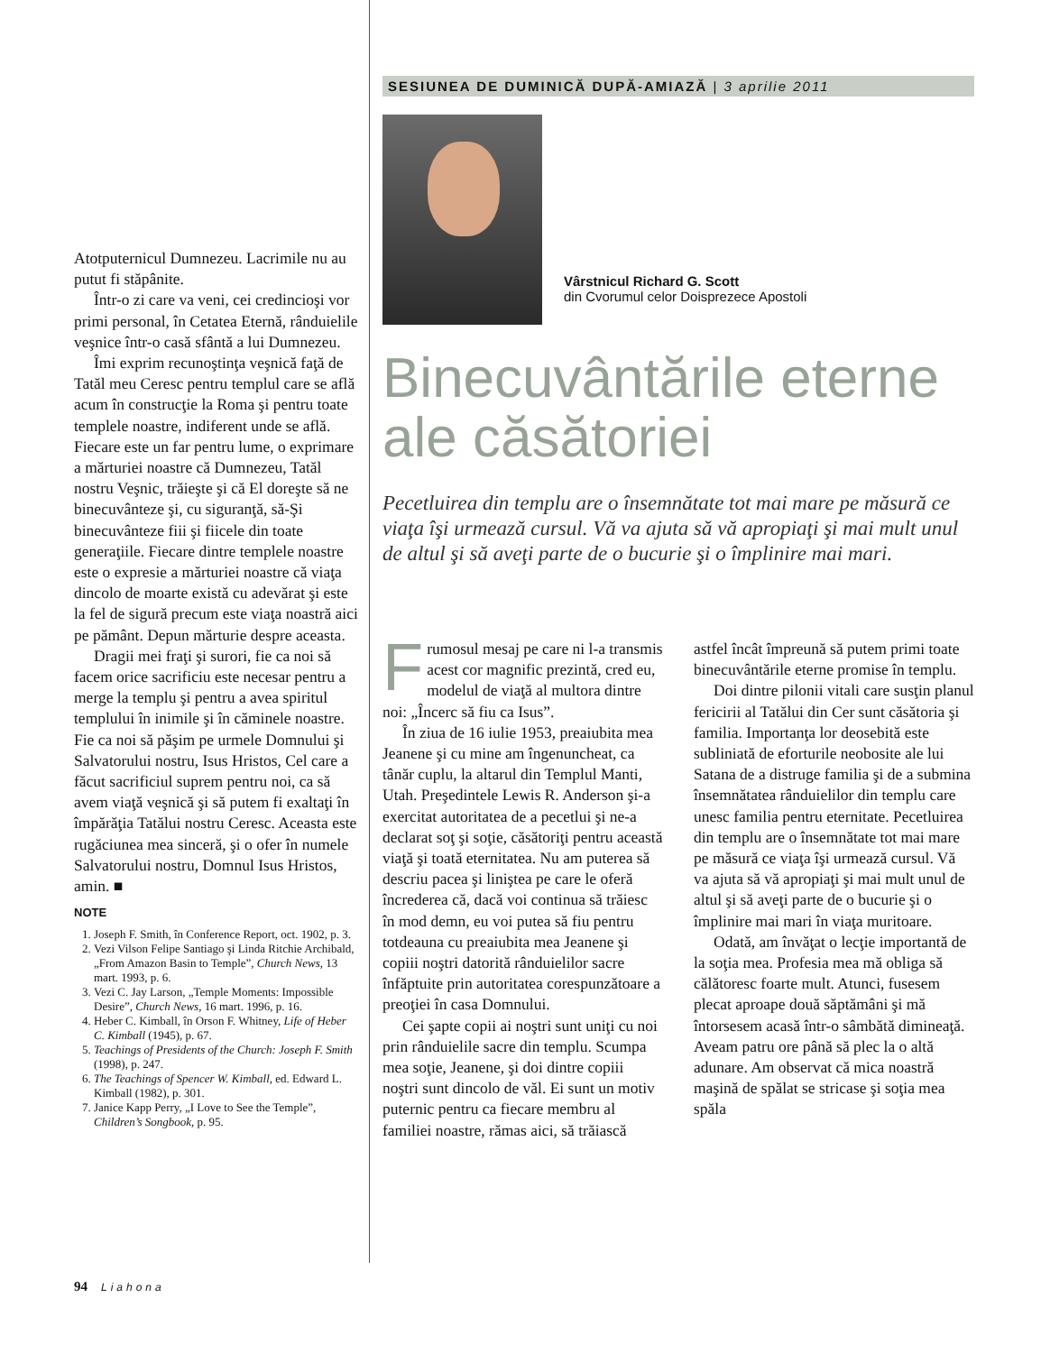Atotputernicul Dumnezeu. Lacrimile nu au putut fi stăpânite.
Într-o zi care va veni, cei credincioşi vor primi personal, în Cetatea Eternă, rânduielile veşnice într-o casă sfântă a lui Dumnezeu.
Îmi exprim recunoştinţa veşnică faţă de Tatăl meu Ceresc pentru templul care se află acum în construcţie la Roma şi pentru toate templele noastre, indiferent unde se află. Fiecare este un far pentru lume, o exprimare a mărturiei noastre că Dumnezeu, Tatăl nostru Veşnic, trăieşte şi că El doreşte să ne binecuvânteze şi, cu siguranţă, să-Şi binecuvânteze fiii şi fiicele din toate generaţiile. Fiecare dintre templele noastre este o expresie a mărturiei noastre că viaţa dincolo de moarte există cu adevărat şi este la fel de sigură precum este viaţa noastră aici pe pământ. Depun mărturie despre aceasta.
Dragii mei fraţi şi surori, fie ca noi să facem orice sacrificiu este necesar pentru a merge la templu şi pentru a avea spiritul templului în inimile şi în căminele noastre. Fie ca noi să păşim pe urmele Domnului şi Salvatorului nostru, Isus Hristos, Cel care a făcut sacrificiul suprem pentru noi, ca să avem viaţă veşnică şi să putem fi exaltaţi în împărăţia Tatălui nostru Ceresc. Aceasta este rugăciunea mea sinceră, şi o ofer în numele Salvatorului nostru, Domnul Isus Hristos, amin. ■
NOTE
1. Joseph F. Smith, în Conference Report, oct. 1902, p. 3.
2. Vezi Vilson Felipe Santiago şi Linda Ritchie Archibald, „From Amazon Basin to Temple”, Church News, 13 mart. 1993, p. 6.
3. Vezi C. Jay Larson, „Temple Moments: Impossible Desire”, Church News, 16 mart. 1996, p. 16.
4. Heber C. Kimball, în Orson F. Whitney, Life of Heber C. Kimball (1945), p. 67.
5. Teachings of Presidents of the Church: Joseph F. Smith (1998), p. 247.
6. The Teachings of Spencer W. Kimball, ed. Edward L. Kimball (1982), p. 301.
7. Janice Kapp Perry, „I Love to See the Temple”, Children’s Songbook, p. 95.
94 Liahona
SESIUNEA DE DUMINICĂ DUPĂ-AMIAZĂ | 3 aprilie 2011
Vârstnicul Richard G. Scott
din Cvorumul celor Doisprezece Apostoli
Binecuvântările eterne ale căsătoriei
Pecetluirea din templu are o însemnătate tot mai mare pe măsură ce viaţa îşi urmează cursul. Vă va ajuta să vă apropiaţi şi mai mult unul de altul şi să aveţi parte de o bucurie şi o împlinire mai mari.
Frumosul mesaj pe care ni l-a transmis acest cor magnific prezintă, cred eu, modelul de viaţă al multora dintre noi: „Încerc să fiu ca Isus”.
În ziua de 16 iulie 1953, preaiubita mea Jeanene şi cu mine am îngenuncheat, ca tânăr cuplu, la altarul din Templul Manti, Utah. Preşedintele Lewis R. Anderson şi-a exercitat autoritatea de a pecetlui şi ne-a declarat soţ şi soţie, căsătoriţi pentru această viaţă şi toată eternitatea. Nu am puterea să descriu pacea şi liniştea pe care le oferă încrederea că, dacă voi continua să trăiesc în mod demn, eu voi putea să fiu pentru totdeauna cu preaiubita mea Jeanene şi copiii noştri datorită rânduielilor sacre înfăptuite prin autoritatea corespunzătoare a preoţiei în casa Domnului.
Cei şapte copii ai noştri sunt uniţi cu noi prin rânduielile sacre din templu. Scumpa mea soţie, Jeanene, şi doi dintre copiii noştri sunt dincolo de văl. Ei sunt un motiv puternic pentru ca fiecare membru al familiei noastre, rămas aici, să trăiască astfel încât împreună să putem primi toate binecuvântările eterne promise în templu.
Doi dintre pilonii vitali care susţin planul fericirii al Tatălui din Cer sunt căsătoria şi familia. Importanţa lor deosebită este subliniată de eforturile neobosite ale lui Satana de a distruge familia şi de a submina însemnătatea rânduielilor din templu care unesc familia pentru eternitate. Pecetluirea din templu are o însemnătate tot mai mare pe măsură ce viaţa îşi urmează cursul. Vă va ajuta să vă apropiaţi şi mai mult unul de altul şi să aveţi parte de o bucurie şi o împlinire mai mari în viaţa muritoare.
Odată, am învăţat o lecţie importantă de la soţia mea. Profesia mea mă obliga să călătoresc foarte mult. Atunci, fusesem plecat aproape două săptămâni şi mă întorsesem acasă într-o sâmbătă dimineaţă. Aveam patru ore până să plec la o altă adunare. Am observat că mica noastră maşină de spălat se stricase şi soţia mea spăla